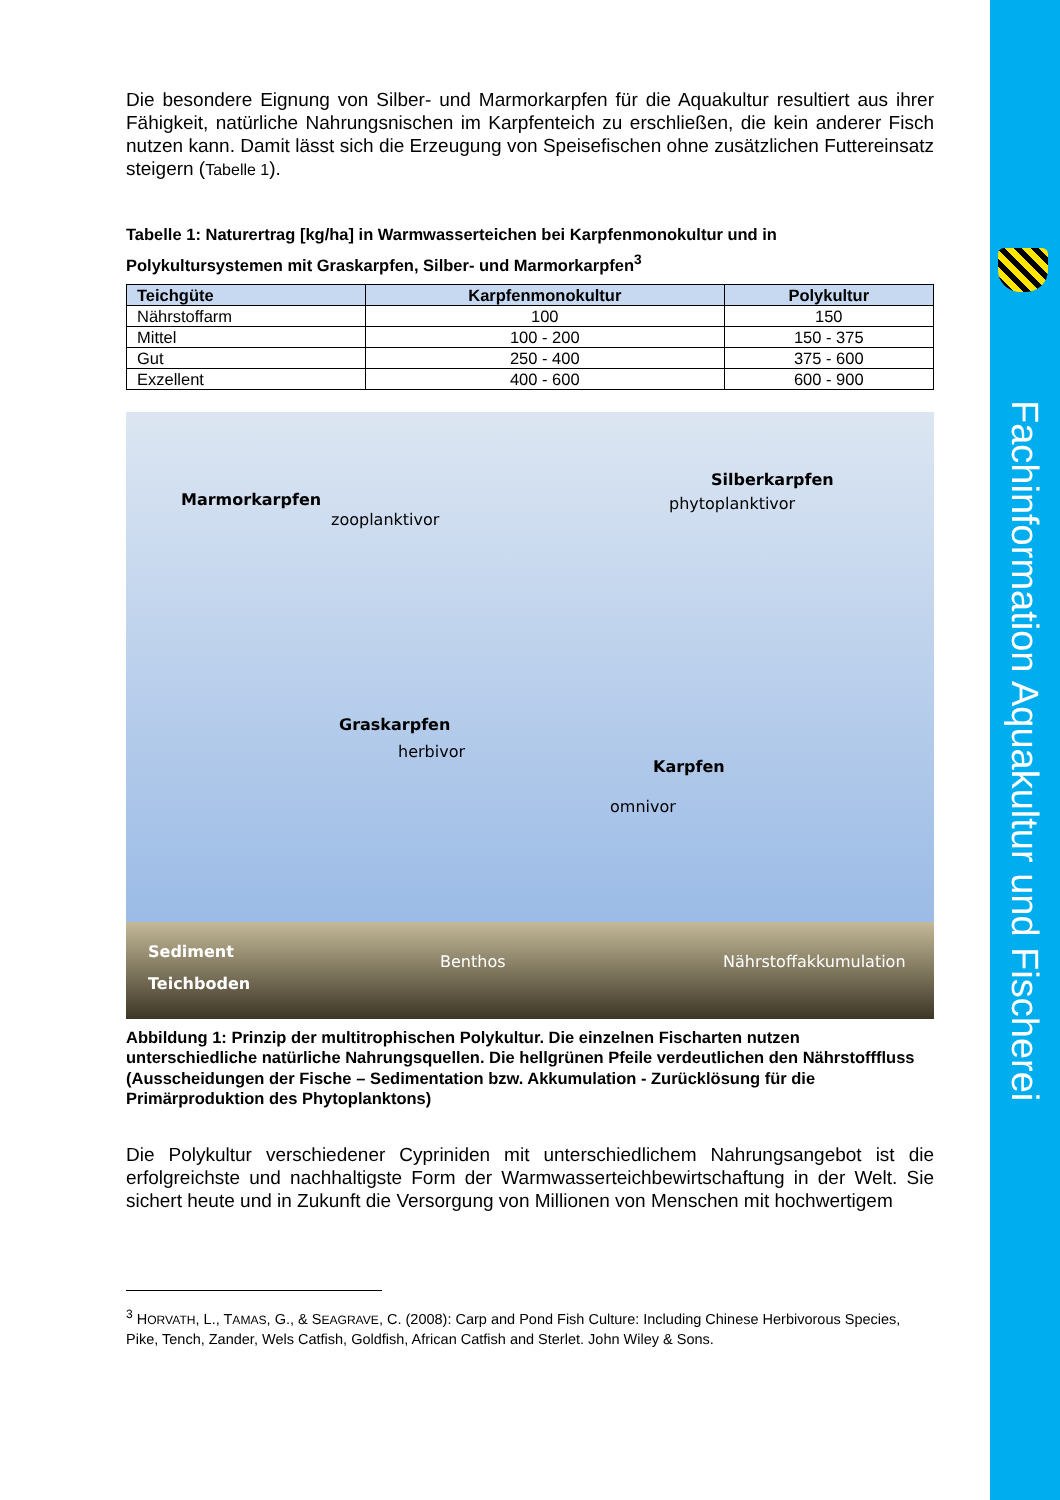Die besondere Eignung von Silber- und Marmorkarpfen für die Aquakultur resultiert aus ihrer Fähigkeit, natürliche Nahrungsnischen im Karpfenteich zu erschließen, die kein anderer Fisch nutzen kann. Damit lässt sich die Erzeugung von Speisefischen ohne zusätzlichen Futtereinsatz steigern (Tabelle 1).
Tabelle 1: Naturertrag [kg/ha] in Warmwasserteichen bei Karpfenmonokultur und in Polykultursystemen mit Graskarpfen, Silber- und Marmorkarpfen<sup>3</sup>
| Teichgüte | Karpfenmonokultur | Polykultur |
| --- | --- | --- |
| Nährstoffarm | 100 | 150 |
| Mittel | 100 - 200 | 150 - 375 |
| Gut | 250 - 400 | 375 - 600 |
| Exzellent | 400 - 600 | 600 - 900 |
Marmorkarpfen
zooplanktivor
Silberkarpfen
phytoplanktivor
Graskarpfen
herbivor
Karpfen
omnivor
Sediment
Teichboden
Benthos Nährstoffakkumulation
Abbildung 1: Prinzip der multitrophischen Polykultur. Die einzelnen Fischarten nutzen unterschiedliche natürliche Nahrungsquellen. Die hellgrünen Pfeile verdeutlichen den Nährstofffluss (Ausscheidungen der Fische – Sedimentation bzw. Akkumulation - Zurücklösung für die Primärproduktion des Phytoplanktons)
Die Polykultur verschiedener Cypriniden mit unterschiedlichem Nahrungsangebot ist die erfolgreichste und nachhaltigste Form der Warmwasserteichbewirtschaftung in der Welt. Sie sichert heute und in Zukunft die Versorgung von Millionen von Menschen mit hochwertigem
<sup>3</sup> HORVATH, L., TAMAS, G., & SEAGRAVE, C. (2008): Carp and Pond Fish Culture: Including Chinese Herbivorous Species, Pike, Tench, Zander, Wels Catfish, Goldfish, African Catfish and Sterlet. John Wiley & Sons.
Fachinformation Aquakultur und Fischerei